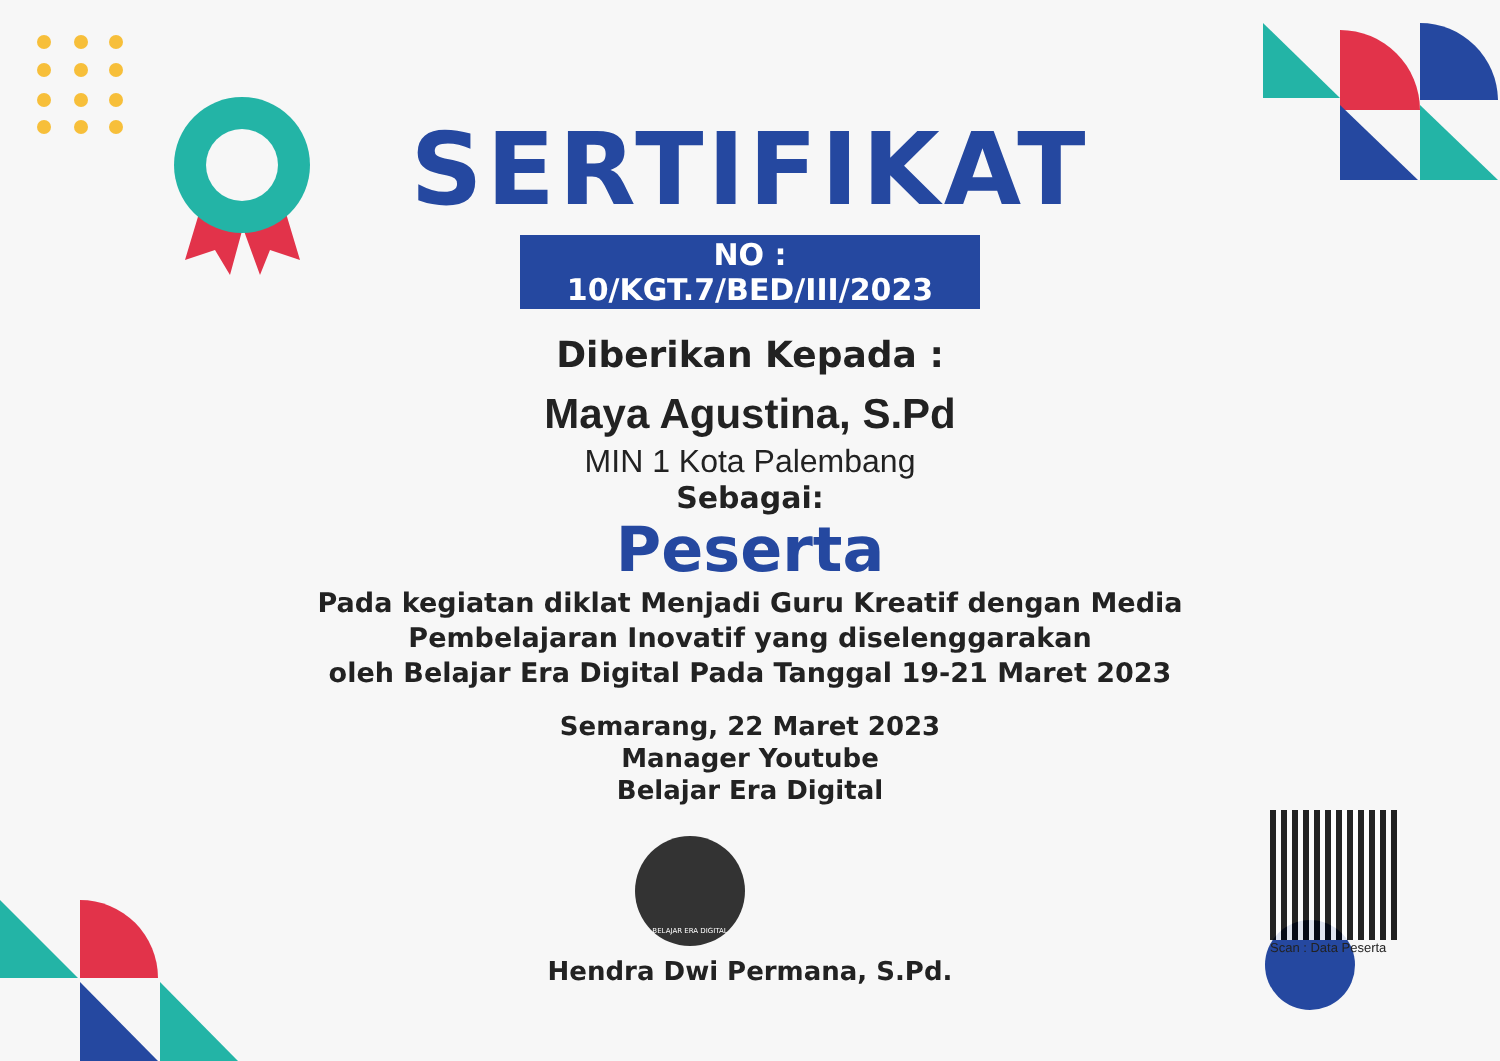SERTIFIKAT
NO : 10/KGT.7/BED/III/2023
Diberikan Kepada :
Maya Agustina, S.Pd
MIN 1 Kota Palembang
Sebagai:
Peserta
Pada kegiatan diklat Menjadi Guru Kreatif dengan Media
Pembelajaran Inovatif yang diselenggarakan
oleh Belajar Era Digital Pada Tanggal 19-21 Maret 2023
Semarang, 22 Maret 2023
Manager Youtube
Belajar Era Digital
BELAJAR ERA DIGITAL
Hendra Dwi Permana, S.Pd.
Scan : Data Peserta